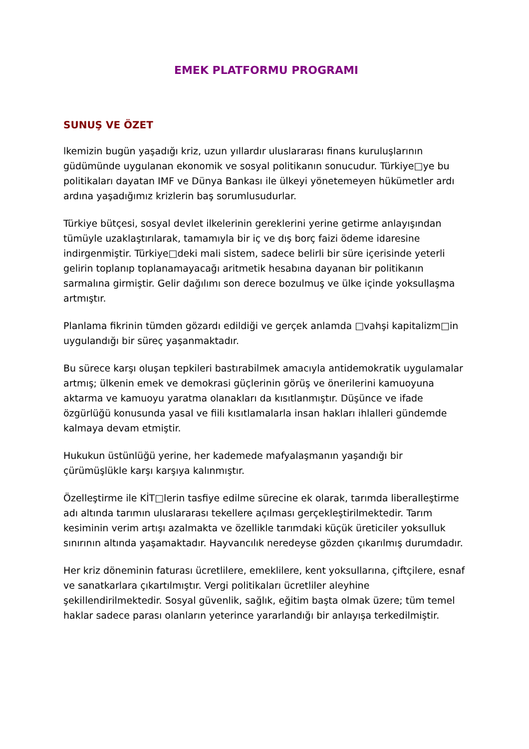EMEK PLATFORMU PROGRAMI
SUNUŞ VE ÖZET
lkemizin bugün yaşadığı kriz, uzun yıllardır uluslararası finans kuruluşlarının güdümünde uygulanan ekonomik ve sosyal politikanın sonucudur. Türkiye□ye bu politikaları dayatan IMF ve Dünya Bankası ile ülkeyi yönetemeyen hükümetler ardı ardına yaşadığımız krizlerin baş sorumlusudurlar.
Türkiye bütçesi, sosyal devlet ilkelerinin gereklerini yerine getirme anlayışından tümüyle uzaklaştırılarak, tamamıyla bir iç ve dış borç faizi ödeme idaresine indirgenmiştir. Türkiye□deki mali sistem, sadece belirli bir süre içerisinde yeterli gelirin toplanıp toplanamayacağı aritmetik hesabına dayanan bir politikanın sarmalına girmiştir. Gelir dağılımı son derece bozulmuş ve ülke içinde yoksullaşma artmıştır.
Planlama fikrinin tümden gözardı edildiği ve gerçek anlamda □vahşi kapitalizm□in uygulandığı bir süreç yaşanmaktadır.
Bu sürece karşı oluşan tepkileri bastırabilmek amacıyla antidemokratik uygulamalar artmış; ülkenin emek ve demokrasi güçlerinin görüş ve önerilerini kamuoyuna aktarma ve kamuoyu yaratma olanakları da kısıtlanmıştır. Düşünce ve ifade özgürlüğü konusunda yasal ve fiili kısıtlamalarla insan hakları ihlalleri gündemde kalmaya devam etmiştir.
Hukukun üstünlüğü yerine, her kademede mafyalaşmanın yaşandığı bir çürümüşlükle karşı karşıya kalınmıştır.
Özelleştirme ile KİT□lerin tasfiye edilme sürecine ek olarak, tarımda liberalleştirme adı altında tarımın uluslararası tekellere açılması gerçekleştirilmektedir. Tarım kesiminin verim artışı azalmakta ve özellikle tarımdaki küçük üreticiler yoksulluk sınırının altında yaşamaktadır. Hayvancılık neredeyse gözden çıkarılmış durumdadır.
Her kriz döneminin faturası ücretlilere, emeklilere, kent yoksullarına, çiftçilere, esnaf ve sanatkarlara çıkartılmıştır. Vergi politikaları ücretliler aleyhine şekillendirilmektedir. Sosyal güvenlik, sağlık, eğitim başta olmak üzere; tüm temel haklar sadece parası olanların yeterince yararlandığı bir anlayışa terkedilmiştir.